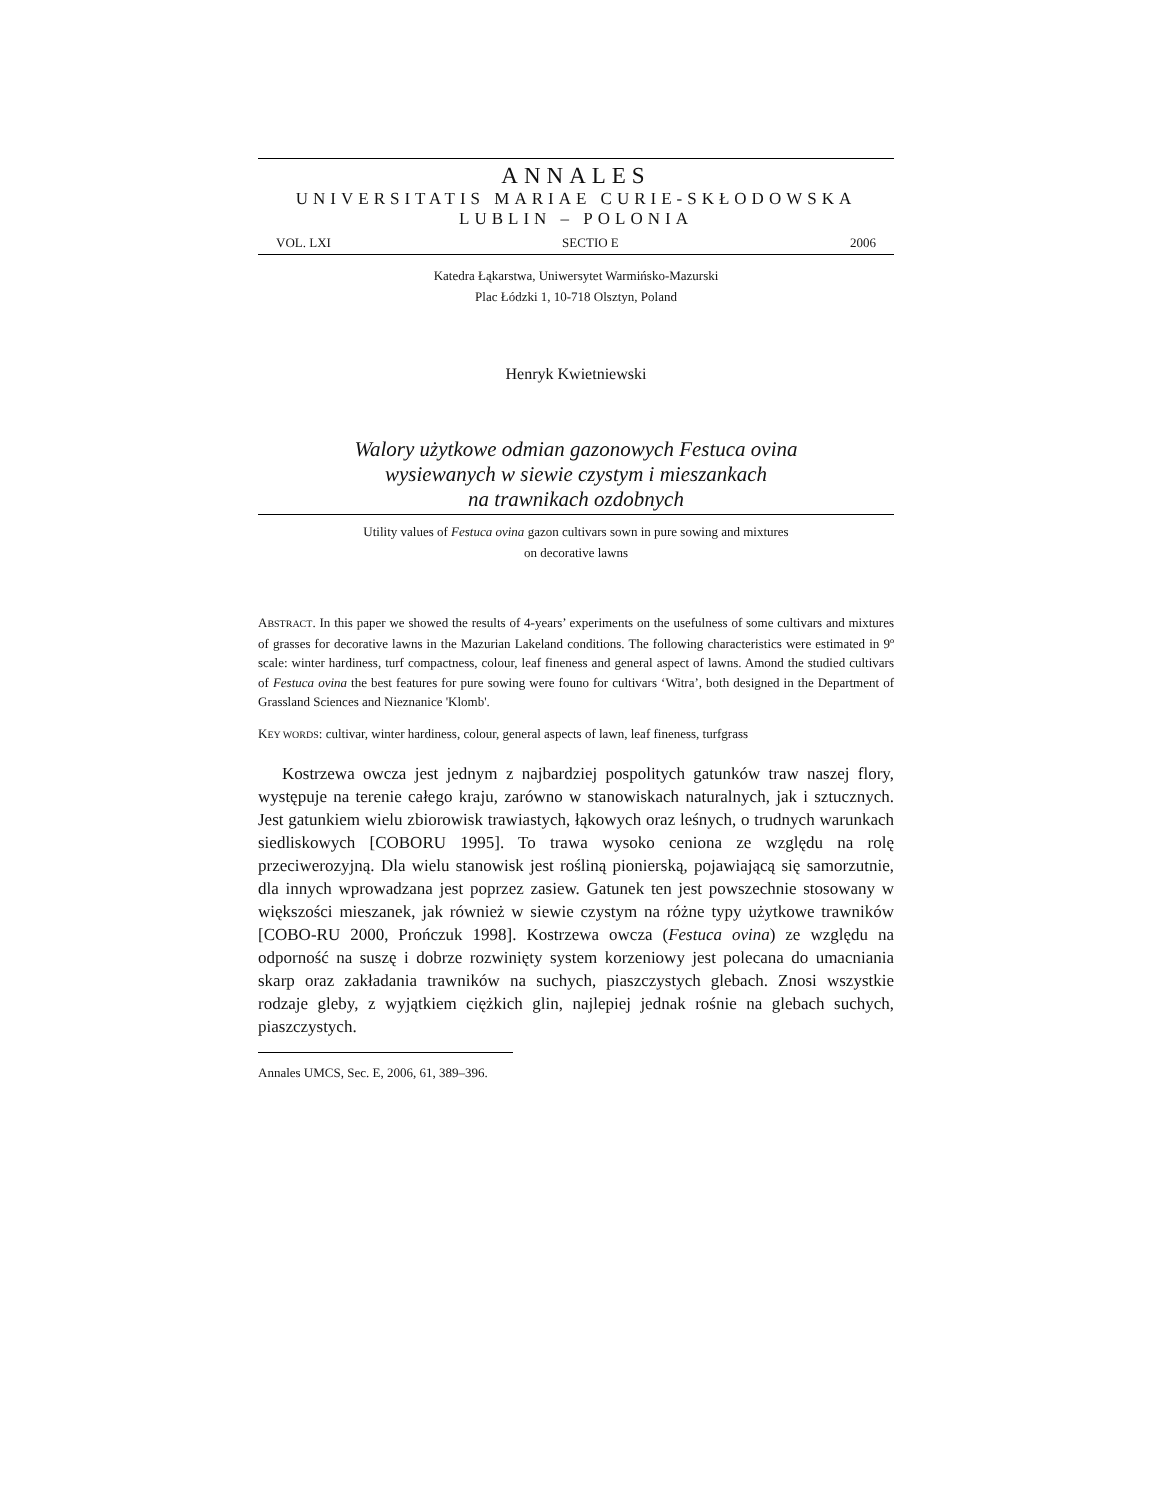ANNALES
UNIVERSITATIS MARIAE CURIE-SKŁODOWSKA
LUBLIN – POLONIA
VOL. LXI SECTIO E 2006
Katedra Łąkarstwa, Uniwersytet Warmińsko-Mazurski
Plac Łódzki 1, 10-718 Olsztyn, Poland
Henryk Kwietniewski
Walory użytkowe odmian gazonowych Festuca ovina
wysiewanych w siewie czystym i mieszankach
na trawnikach ozdobnych
Utility values of Festuca ovina gazon cultivars sown in pure sowing and mixtures
on decorative lawns
ABSTRACT. In this paper we showed the results of 4-years’ experiments on the usefulness of some cultivars and mixtures of grasses for decorative lawns in the Mazurian Lakeland conditions. The following characteristics were estimated in 9º scale: winter hardiness, turf compactness, colour, leaf fineness and general aspect of lawns. Amond the studied cultivars of Festuca ovina the best features for pure sowing were founo for cultivars ‘Witra’, both designed in the Department of Grassland Sciences and Nieznanice 'Klomb'.
KEY WORDS: cultivar, winter hardiness, colour, general aspects of lawn, leaf fineness, turfgrass
Kostrzewa owcza jest jednym z najbardziej pospolitych gatunków traw naszej flory, występuje na terenie całego kraju, zarówno w stanowiskach naturalnych, jak i sztucznych. Jest gatunkiem wielu zbiorowisk trawiastych, łąkowych oraz leśnych, o trudnych warunkach siedliskowych [COBORU 1995]. To trawa wysoko ceniona ze względu na rolę przeciwerozyjną. Dla wielu stanowisk jest rośliną pionierską, pojawiającą się samorzutnie, dla innych wprowadzana jest poprzez zasiew. Gatunek ten jest powszechnie stosowany w większości mieszanek, jak również w siewie czystym na różne typy użytkowe trawników [COBO-RU 2000, Prończuk 1998]. Kostrzewa owcza (Festuca ovina) ze względu na odporność na suszę i dobrze rozwinięty system korzeniowy jest polecana do umacniania skarp oraz zakładania trawników na suchych, piaszczystych glebach. Znosi wszystkie rodzaje gleby, z wyjątkiem ciężkich glin, najlepiej jednak rośnie na glebach suchych, piaszczystych.
Annales UMCS, Sec. E, 2006, 61, 389–396.